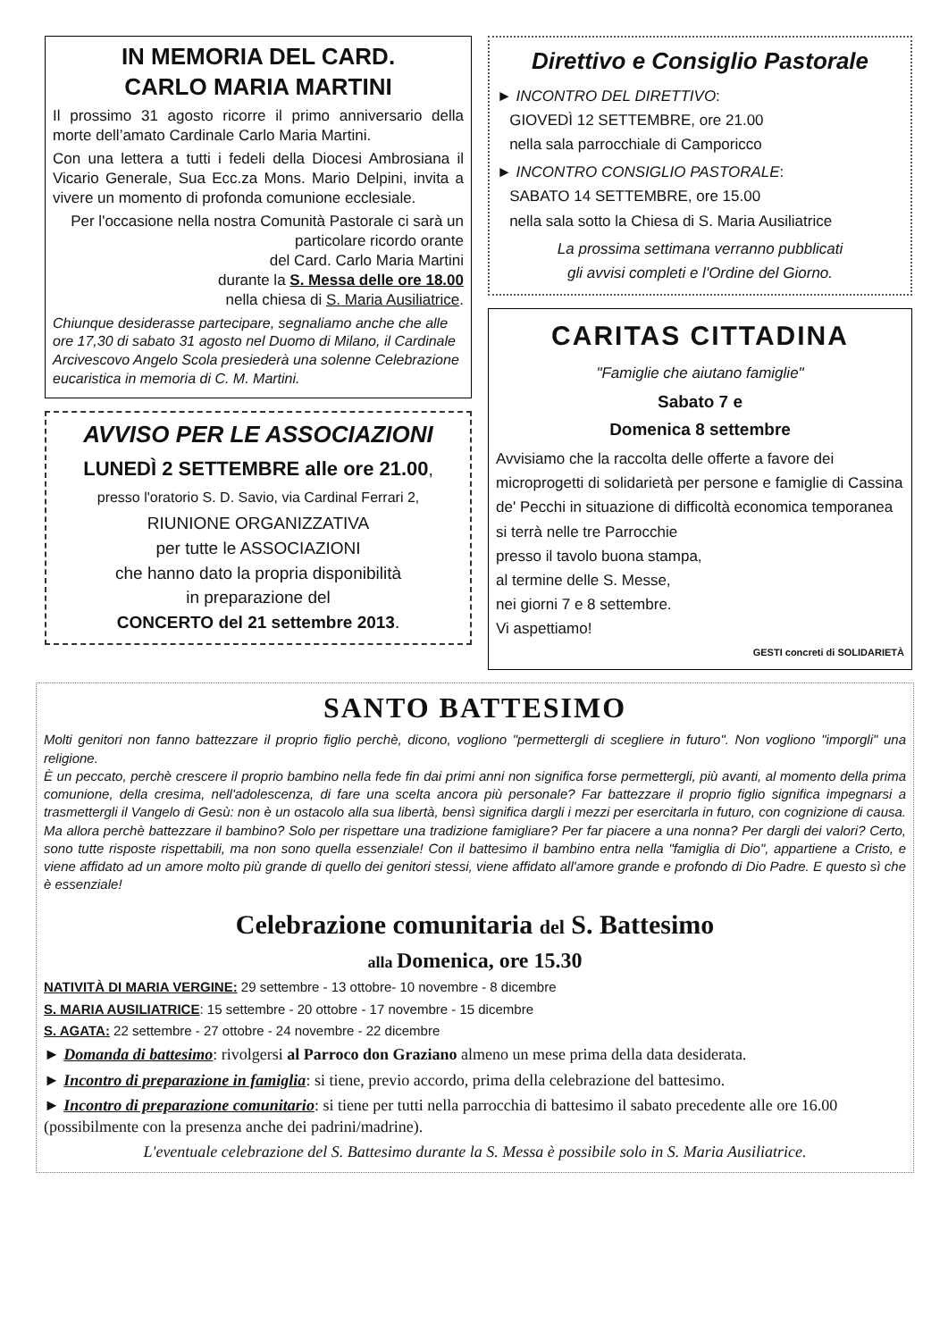IN MEMORIA DEL CARD.
CARLO MARIA MARTINI
Il prossimo 31 agosto ricorre il primo anniversario della morte dell’amato Cardinale Carlo Maria Martini.
Con una lettera a tutti i fedeli della Diocesi Ambrosiana il Vicario Generale, Sua Ecc.za Mons. Mario Delpini, invita a vivere un momento di profonda comunione ecclesiale.
Per l'occasione nella nostra Comunità Pastorale ci sarà un particolare ricordo orante
del Card. Carlo Maria Martini
durante la S. Messa delle ore 18.00
nella chiesa di S. Maria Ausiliatrice.
Chiunque desiderasse partecipare, segnaliamo anche che alle ore 17,30 di sabato 31 agosto nel Duomo di Milano, il Cardinale Arcivescovo Angelo Scola presiederà una solenne Celebrazione eucaristica in memoria di C. M. Martini.
AVVISO PER LE ASSOCIAZIONI
LUNEDÌ 2 SETTEMBRE alle ore 21.00,
presso l'oratorio S. D. Savio, via Cardinal Ferrari 2,
RIUNIONE ORGANIZZATIVA
per tutte le ASSOCIAZIONI
che hanno dato la propria disponibilità
in preparazione del
CONCERTO del 21 settembre 2013.
Direttivo e Consiglio Pastorale
► INCONTRO DEL DIRETTIVO:
GIOVEDÌ 12 SETTEMBRE, ore 21.00
nella sala parrocchiale di Camporicco
► INCONTRO CONSIGLIO PASTORALE:
SABATO 14 SETTEMBRE, ore 15.00
nella sala sotto la Chiesa di S. Maria Ausiliatrice
La prossima settimana verranno pubblicati
gli avvisi completi e l'Ordine del Giorno.
CARITAS CITTADINA
"Famiglie che aiutano famiglie"
Sabato 7 e
Domenica 8 settembre
Avvisiamo che la raccolta delle offerte a favore dei microprogetti di solidarietà per persone e famiglie di Cassina de' Pecchi in situazione di difficoltà economica temporanea
si terrà nelle tre Parrocchie
presso il tavolo buona stampa,
al termine delle S. Messe,
nei giorni 7 e 8 settembre.
Vi aspettiamo!
GESTI concreti di SOLIDARIETÀ
SANTO BATTESIMO
Molti genitori non fanno battezzare il proprio figlio perchè, dicono, vogliono "permettergli di scegliere in futuro". Non vogliono "imporgli" una religione.
È un peccato, perchè crescere il proprio bambino nella fede fin dai primi anni non significa forse permettergli, più avanti, al momento della prima comunione, della cresima, nell'adolescenza, di fare una scelta ancora più personale? Far battezzare il proprio figlio significa impegnarsi a trasmettergli il Vangelo di Gesù: non è un ostacolo alla sua libertà, bensì significa dargli i mezzi per esercitarla in futuro, con cognizione di causa. Ma allora perchè battezzare il bambino? Solo per rispettare una tradizione famigliare? Per far piacere a una nonna? Per dargli dei valori? Certo, sono tutte risposte rispettabili, ma non sono quella essenziale! Con il battesimo il bambino entra nella "famiglia di Dio", appartiene a Cristo, e viene affidato ad un amore molto più grande di quello dei genitori stessi, viene affidato all'amore grande e profondo di Dio Padre. E questo sì che è essenziale!
Celebrazione comunitaria del S. Battesimo
alla Domenica, ore 15.30
NATIVITÀ DI MARIA VERGINE: 29 settembre - 13 ottobre- 10 novembre - 8 dicembre
S. MARIA AUSILIATRICE: 15 settembre - 20 ottobre - 17 novembre - 15 dicembre
S. AGATA: 22 settembre - 27 ottobre - 24 novembre - 22 dicembre
► Domanda di battesimo: rivolgersi al Parroco don Graziano almeno un mese prima della data desiderata.
► Incontro di preparazione in famiglia: si tiene, previo accordo, prima della celebrazione del battesimo.
► Incontro di preparazione comunitario: si tiene per tutti nella parrocchia di battesimo il sabato precedente alle ore 16.00 (possibilmente con la presenza anche dei padrini/madrine).
L'eventuale celebrazione del S. Battesimo durante la S. Messa è possibile solo in S. Maria Ausiliatrice.